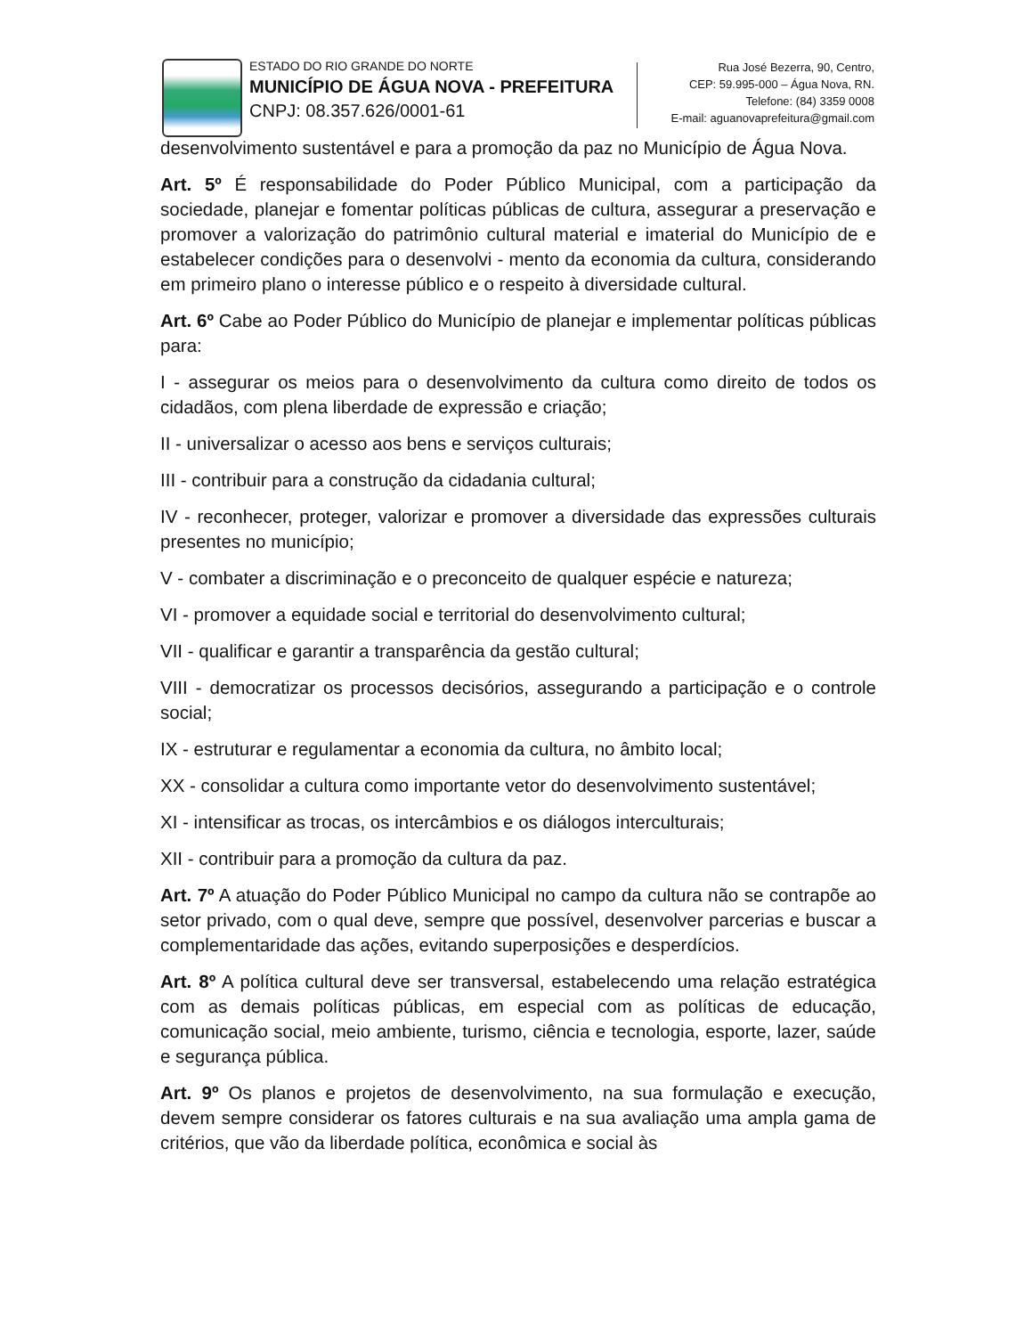ESTADO DO RIO GRANDE DO NORTE
MUNICÍPIO DE ÁGUA NOVA - PREFEITURA
CNPJ: 08.357.626/0001-61
Rua José Bezerra, 90, Centro,
CEP: 59.995-000 – Água Nova, RN.
Telefone: (84) 3359 0008
E-mail: aguanovaprefeitura@gmail.com
desenvolvimento sustentável e para a promoção da paz no Município de Água Nova.
Art. 5º É responsabilidade do Poder Público Municipal, com a participação da sociedade, planejar e fomentar políticas públicas de cultura, assegurar a preservação e promover a valorização do patrimônio cultural material e imaterial do Município de e estabelecer condições para o desenvolvi - mento da economia da cultura, considerando em primeiro plano o interesse público e o respeito à diversidade cultural.
Art. 6º Cabe ao Poder Público do Município de planejar e implementar políticas públicas para:
I - assegurar os meios para o desenvolvimento da cultura como direito de todos os cidadãos, com plena liberdade de expressão e criação;
II - universalizar o acesso aos bens e serviços culturais;
III - contribuir para a construção da cidadania cultural;
IV - reconhecer, proteger, valorizar e promover a diversidade das expressões culturais presentes no município;
V - combater a discriminação e o preconceito de qualquer espécie e natureza;
VI - promover a equidade social e territorial do desenvolvimento cultural;
VII - qualificar e garantir a transparência da gestão cultural;
VIII - democratizar os processos decisórios, assegurando a participação e o controle social;
IX - estruturar e regulamentar a economia da cultura, no âmbito local;
XX - consolidar a cultura como importante vetor do desenvolvimento sustentável;
XI - intensificar as trocas, os intercâmbios e os diálogos interculturais;
XII - contribuir para a promoção da cultura da paz.
Art. 7º A atuação do Poder Público Municipal no campo da cultura não se contrapõe ao setor privado, com o qual deve, sempre que possível, desenvolver parcerias e buscar a complementaridade das ações, evitando superposições e desperdícios.
Art. 8º A política cultural deve ser transversal, estabelecendo uma relação estratégica com as demais políticas públicas, em especial com as políticas de educação, comunicação social, meio ambiente, turismo, ciência e tecnologia, esporte, lazer, saúde e segurança pública.
Art. 9º Os planos e projetos de desenvolvimento, na sua formulação e execução, devem sempre considerar os fatores culturais e na sua avaliação uma ampla gama de critérios, que vão da liberdade política, econômica e social às